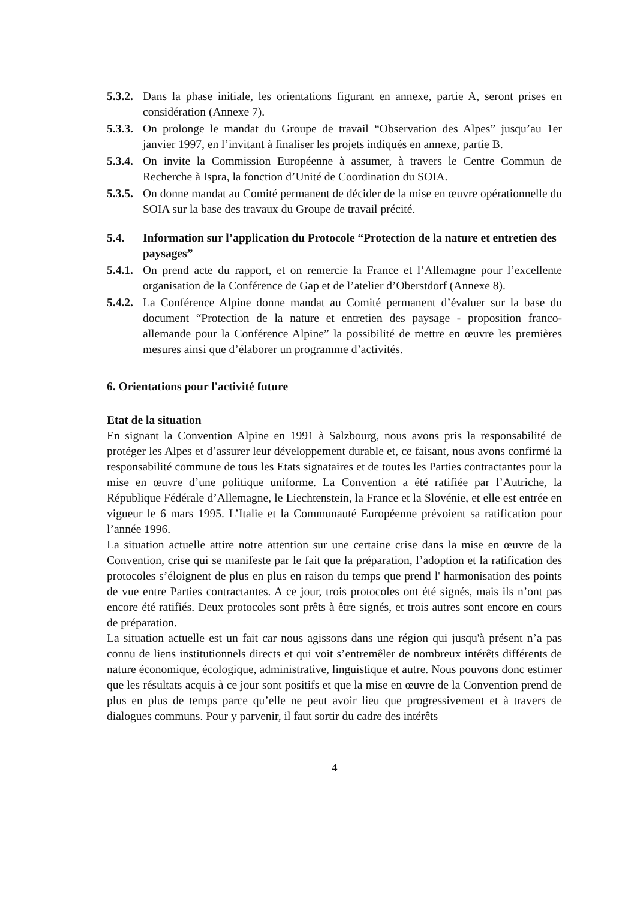5.3.2. Dans la phase initiale, les orientations figurant en annexe, partie A, seront prises en considération (Annexe 7).
5.3.3. On prolonge le mandat du Groupe de travail “Observation des Alpes” jusqu’au 1er janvier 1997, en l’invitant à finaliser les projets indiqués en annexe, partie B.
5.3.4. On invite la Commission Européenne à assumer, à travers le Centre Commun de Recherche à Ispra, la fonction d’Unité de Coordination du SOIA.
5.3.5. On donne mandat au Comité permanent de décider de la mise en œuvre opérationnelle du SOIA sur la base des travaux du Groupe de travail précité.
5.4. Information sur l’application du Protocole “Protection de la nature et entretien des paysages”
5.4.1. On prend acte du rapport, et on remercie la France et l’Allemagne pour l’excellente organisation de la Conférence de Gap et de l’atelier d’Oberstdorf (Annexe 8).
5.4.2. La Conférence Alpine donne mandat au Comité permanent d’évaluer sur la base du document “Protection de la nature et entretien des paysage - proposition franco-allemande pour la Conférence Alpine” la possibilité de mettre en œuvre les premières mesures ainsi que d’élaborer un programme d’activités.
6. Orientations pour l'activité future
Etat de la situation
En signant la Convention Alpine en 1991 à Salzbourg, nous avons pris la responsabilité de protéger les Alpes et d’assurer leur développement durable et, ce faisant, nous avons confirmé la responsabilité commune de tous les Etats signataires et de toutes les Parties contractantes pour la mise en œuvre d’une politique uniforme. La Convention a été ratifiée par l’Autriche, la République Fédérale d’Allemagne, le Liechtenstein, la France et la Slovénie, et elle est entrée en vigueur le 6 mars 1995. L’Italie et la Communauté Européenne prévoient sa ratification pour l’année 1996.
La situation actuelle attire notre attention sur une certaine crise dans la mise en œuvre de la Convention, crise qui se manifeste par le fait que la préparation, l’adoption et la ratification des protocoles s’éloignent de plus en plus en raison du temps que prend l' harmonisation des points de vue entre Parties contractantes. A ce jour, trois protocoles ont été signés, mais ils n’ont pas encore été ratifiés. Deux protocoles sont prêts à être signés, et trois autres sont encore en cours de préparation.
La situation actuelle est un fait car nous agissons dans une région qui jusqu'à présent n’a pas connu de liens institutionnels directs et qui voit s’entremêler de nombreux intérêts différents de nature économique, écologique, administrative, linguistique et autre. Nous pouvons donc estimer que les résultats acquis à ce jour sont positifs et que la mise en œuvre de la Convention prend de plus en plus de temps parce qu’elle ne peut avoir lieu que progressivement et à travers de dialogues communs. Pour y parvenir, il faut sortir du cadre des intérêts
4